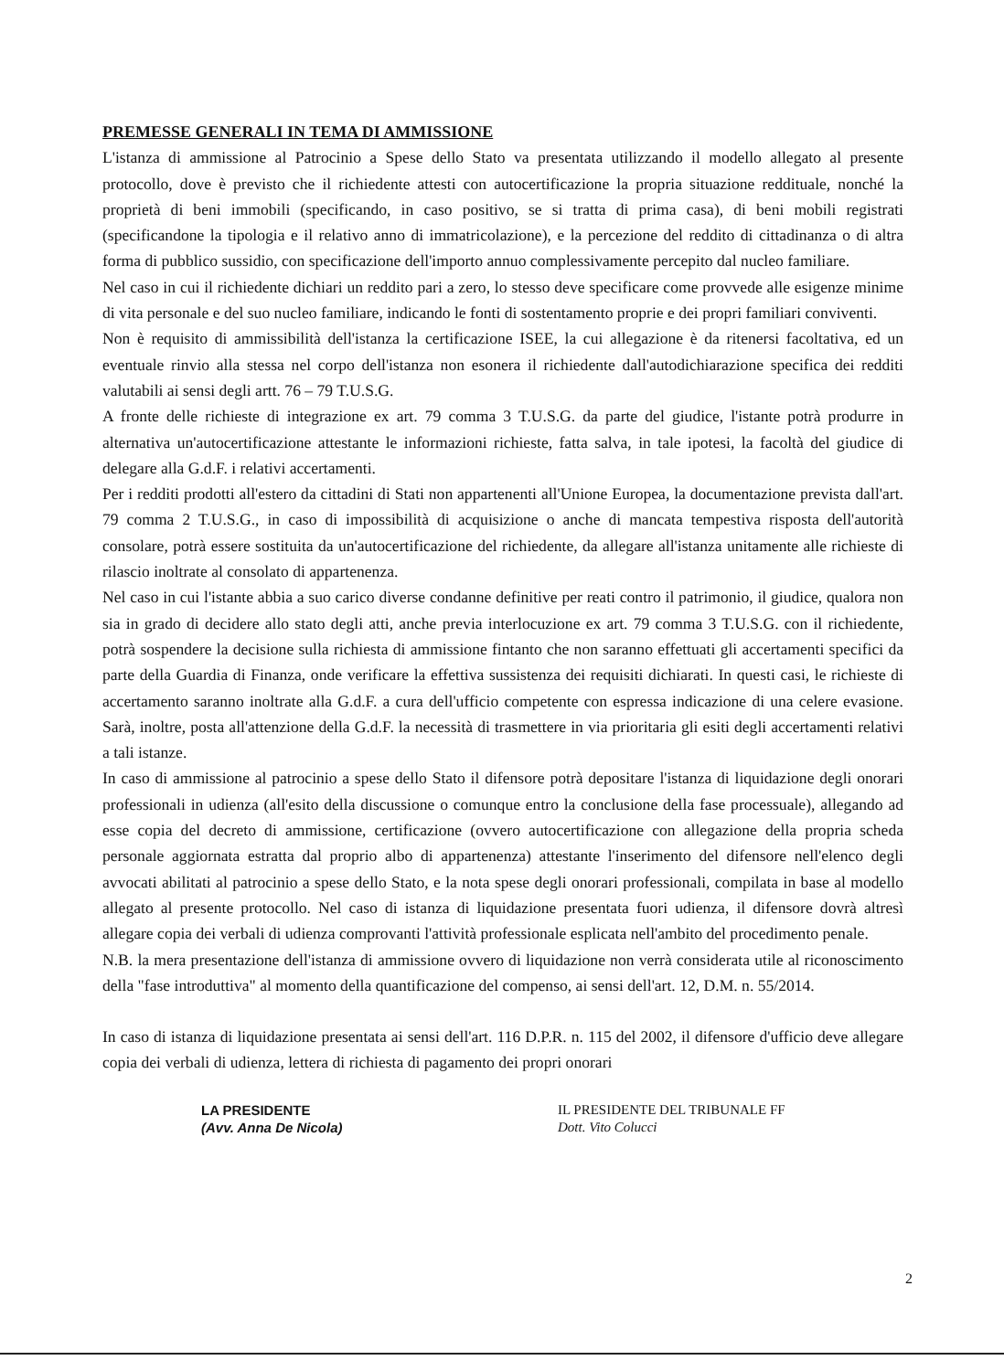PREMESSE GENERALI IN TEMA DI AMMISSIONE
L'istanza di ammissione al Patrocinio a Spese dello Stato va presentata utilizzando il modello allegato al presente protocollo, dove è previsto che il richiedente attesti con autocertificazione la propria situazione reddituale, nonché la proprietà di beni immobili (specificando, in caso positivo, se si tratta di prima casa), di beni mobili registrati (specificandone la tipologia e il relativo anno di immatricolazione), e la percezione del reddito di cittadinanza o di altra forma di pubblico sussidio, con specificazione dell'importo annuo complessivamente percepito dal nucleo familiare.
Nel caso in cui il richiedente dichiari un reddito pari a zero, lo stesso deve specificare come provvede alle esigenze minime di vita personale e del suo nucleo familiare, indicando le fonti di sostentamento proprie e dei propri familiari conviventi.
Non è requisito di ammissibilità dell'istanza la certificazione ISEE, la cui allegazione è da ritenersi facoltativa, ed un eventuale rinvio alla stessa nel corpo dell'istanza non esonera il richiedente dall'autodichiarazione specifica dei redditi valutabili ai sensi degli artt. 76 – 79 T.U.S.G.
A fronte delle richieste di integrazione ex art. 79 comma 3 T.U.S.G. da parte del giudice, l'istante potrà produrre in alternativa un'autocertificazione attestante le informazioni richieste, fatta salva, in tale ipotesi, la facoltà del giudice di delegare alla G.d.F. i relativi accertamenti.
Per i redditi prodotti all'estero da cittadini di Stati non appartenenti all'Unione Europea, la documentazione prevista dall'art. 79 comma 2 T.U.S.G., in caso di impossibilità di acquisizione o anche di mancata tempestiva risposta dell'autorità consolare, potrà essere sostituita da un'autocertificazione del richiedente, da allegare all'istanza unitamente alle richieste di rilascio inoltrate al consolato di appartenenza.
Nel caso in cui l'istante abbia a suo carico diverse condanne definitive per reati contro il patrimonio, il giudice, qualora non sia in grado di decidere allo stato degli atti, anche previa interlocuzione ex art. 79 comma 3 T.U.S.G. con il richiedente, potrà sospendere la decisione sulla richiesta di ammissione fintanto che non saranno effettuati gli accertamenti specifici da parte della Guardia di Finanza, onde verificare la effettiva sussistenza dei requisiti dichiarati. In questi casi, le richieste di accertamento saranno inoltrate alla G.d.F. a cura dell'ufficio competente con espressa indicazione di una celere evasione. Sarà, inoltre, posta all'attenzione della G.d.F. la necessità di trasmettere in via prioritaria gli esiti degli accertamenti relativi a tali istanze.
In caso di ammissione al patrocinio a spese dello Stato il difensore potrà depositare l'istanza di liquidazione degli onorari professionali in udienza (all'esito della discussione o comunque entro la conclusione della fase processuale), allegando ad esse copia del decreto di ammissione, certificazione (ovvero autocertificazione con allegazione della propria scheda personale aggiornata estratta dal proprio albo di appartenenza) attestante l'inserimento del difensore nell'elenco degli avvocati abilitati al patrocinio a spese dello Stato, e la nota spese degli onorari professionali, compilata in base al modello allegato al presente protocollo. Nel caso di istanza di liquidazione presentata fuori udienza, il difensore dovrà altresì allegare copia dei verbali di udienza comprovanti l'attività professionale esplicata nell'ambito del procedimento penale.
N.B. la mera presentazione dell'istanza di ammissione ovvero di liquidazione non verrà considerata utile al riconoscimento della "fase introduttiva" al momento della quantificazione del compenso, ai sensi dell'art. 12, D.M. n. 55/2014.
In caso di istanza di liquidazione presentata ai sensi dell'art. 116 D.P.R. n. 115 del 2002, il difensore d'ufficio deve allegare copia dei verbali di udienza, lettera di richiesta di pagamento dei propri onorari
LA PRESIDENTE
(Avv. Anna De Nicola)
IL PRESIDENTE DEL TRIBUNALE FF
Dott. Vito Colucci
2